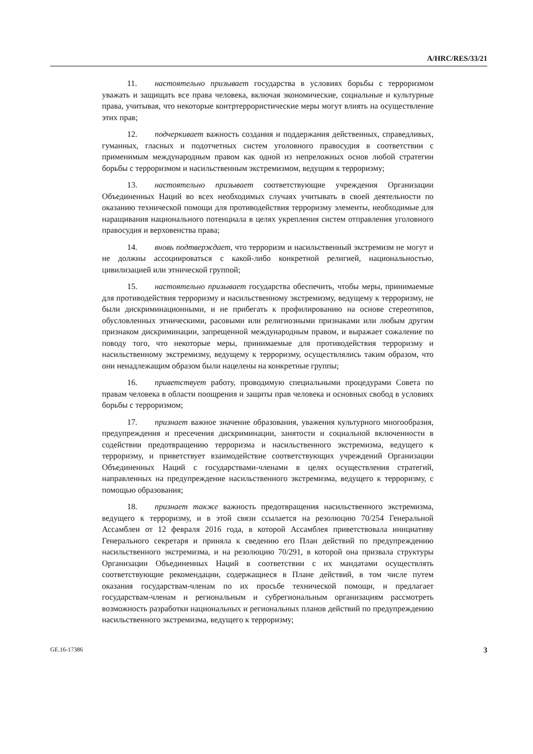A/HRC/RES/33/21
11. настоятельно призывает государства в условиях борьбы с терроризмом уважать и защищать все права человека, включая экономические, социальные и культурные права, учитывая, что некоторые контртеррористические меры могут влиять на осуществление этих прав;
12. подчеркивает важность создания и поддержания действенных, справедливых, гуманных, гласных и подотчетных систем уголовного правосудия в соответствии с применимым международным правом как одной из непреложных основ любой стратегии борьбы с терроризмом и насильственным экстремизмом, ведущим к терроризму;
13. настоятельно призывает соответствующие учреждения Организации Объединенных Наций во всех необходимых случаях учитывать в своей деятельности по оказанию технической помощи для противодействия терроризму элементы, необходимые для наращивания национального потенциала в целях укрепления систем отправления уголовного правосудия и верховенства права;
14. вновь подтверждает, что терроризм и насильственный экстремизм не могут и не должны ассоциироваться с какой-либо конкретной религией, национальностью, цивилизацией или этнической группой;
15. настоятельно призывает государства обеспечить, чтобы меры, принимаемые для противодействия терроризму и насильственному экстремизму, ведущему к терроризму, не были дискриминационными, и не прибегать к профилированию на основе стереотипов, обусловленных этническими, расовыми или религиозными признаками или любым другим признаком дискриминации, запрещенной международным правом, и выражает сожаление по поводу того, что некоторые меры, принимаемые для противодействия терроризму и насильственному экстремизму, ведущему к терроризму, осуществлялись таким образом, что они ненадлежащим образом были нацелены на конкретные группы;
16. приветствует работу, проводимую специальными процедурами Совета по правам человека в области поощрения и защиты прав человека и основных свобод в условиях борьбы с терроризмом;
17. признает важное значение образования, уважения культурного многообразия, предупреждения и пресечения дискриминации, занятости и социальной включенности в содействии предотвращению терроризма и насильственного экстремизма, ведущего к терроризму, и приветствует взаимодействие соответствующих учреждений Организации Объединенных Наций с государствами-членами в целях осуществления стратегий, направленных на предупреждение насильственного экстремизма, ведущего к терроризму, с помощью образования;
18. признает также важность предотвращения насильственного экстремизма, ведущего к терроризму, и в этой связи ссылается на резолюцию 70/254 Генеральной Ассамблеи от 12 февраля 2016 года, в которой Ассамблея приветствовала инициативу Генерального секретаря и приняла к сведению его План действий по предупреждению насильственного экстремизма, и на резолюцию 70/291, в которой она призвала структуры Организации Объединенных Наций в соответствии с их мандатами осуществлять соответствующие рекомендации, содержащиеся в Плане действий, в том числе путем оказания государствам-членам по их просьбе технической помощи, и предлагает государствам-членам и региональным и субрегиональным организациям рассмотреть возможность разработки национальных и региональных планов действий по предупреждению насильственного экстремизма, ведущего к терроризму;
GE.16-17386 3